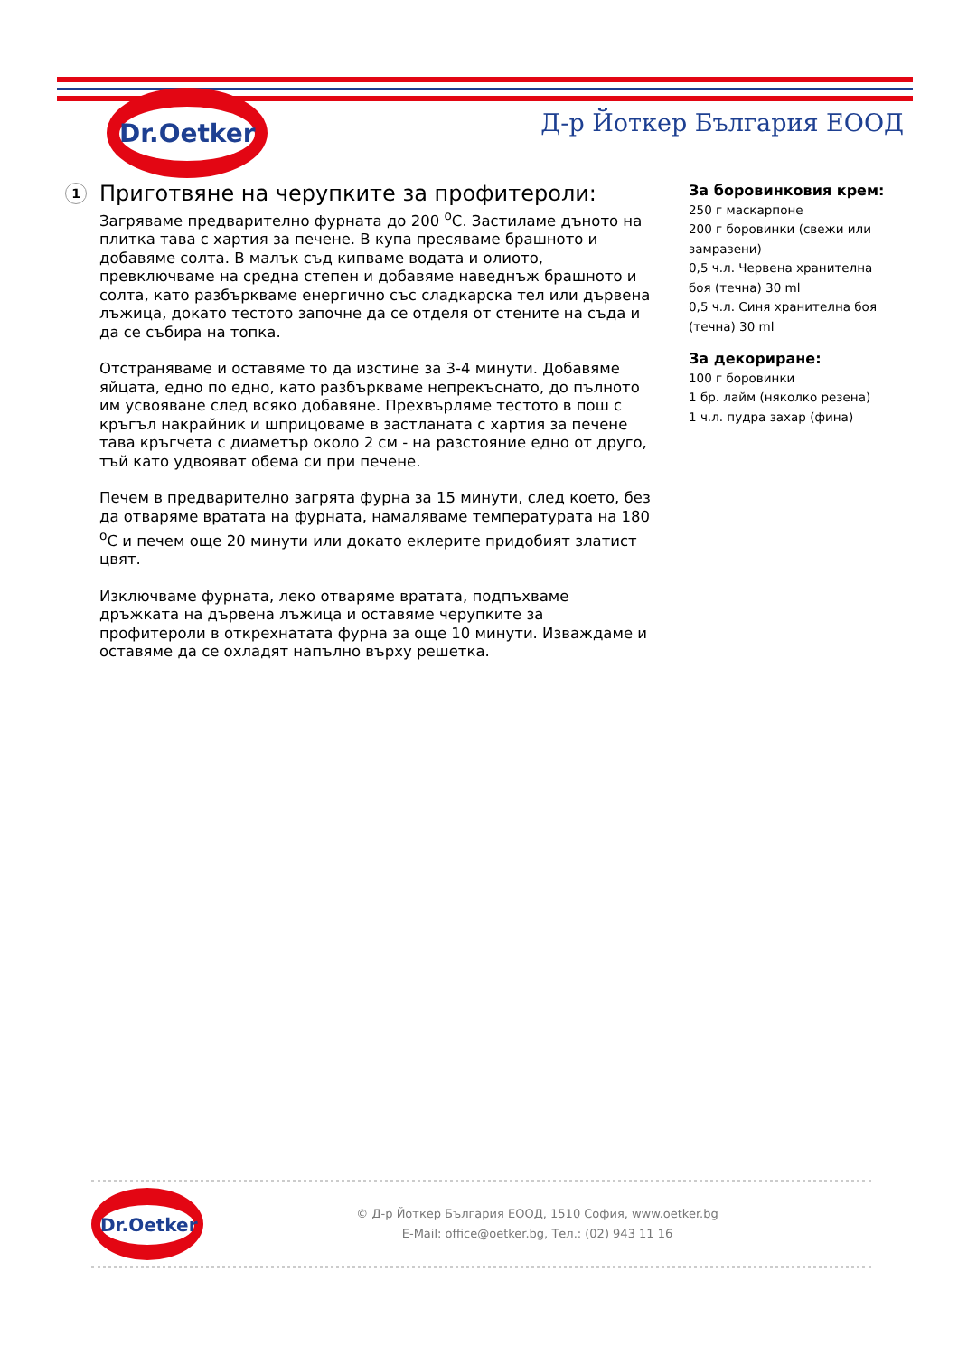Dr.Oetker
Д-р Йоткер България ЕООД
1 Приготвяне на черупките за профитероли:
Загряваме предварително фурната до 200 <sup>o</sup>С. Застиламе дъното на плитка тава с хартия за печене. В купа пресяваме брашното и добавяме солта. В малък съд кипваме водата и олиото, превключваме на средна степен и добавяме наведнъж брашното и солта, като разбъркваме енергично със сладкарска тел или дървена лъжица, докато тестото започне да се отделя от стените на съда и да се събира на топка.
Отстраняваме и оставяме то да изстине за 3-4 минути. Добавяме яйцата, едно по едно, като разбъркваме непрекъснато, до пълното им усвояване след всяко добавяне. Прехвърляме тестото в пош с кръгъл накрайник и шприцоваме в застланата с хартия за печене тава кръгчета с диаметър около 2 см - на разстояние едно от друго, тъй като удвояват обема си при печене.
Печем в предварително загрята фурна за 15 минути, след което, без да отваряме вратата на фурната, намаляваме температурата на 180 <sup>o</sup>С и печем още 20 минути или докато еклерите придобият златист цвят.
Изключваме фурната, леко отваряме вратата, подпъхваме дръжката на дървена лъжица и оставяме черупките за профитероли в открехнатата фурна за още 10 минути. Изваждаме и оставяме да се охладят напълно върху решетка.
За боровинковия крем:
250 г маскарпоне
200 г боровинки (свежи или замразени)
0,5 ч.л. Червена хранителна боя (течна) 30 ml
0,5 ч.л. Синя хранителна боя (течна) 30 ml
За декориране:
100 г боровинки
1 бр. лайм (няколко резена)
1 ч.л. пудра захар (фина)
Dr.Oetker
© Д-р Йоткер България ЕООД, 1510 София, www.oetker.bg
E-Mail: office@oetker.bg, Тел.: (02) 943 11 16